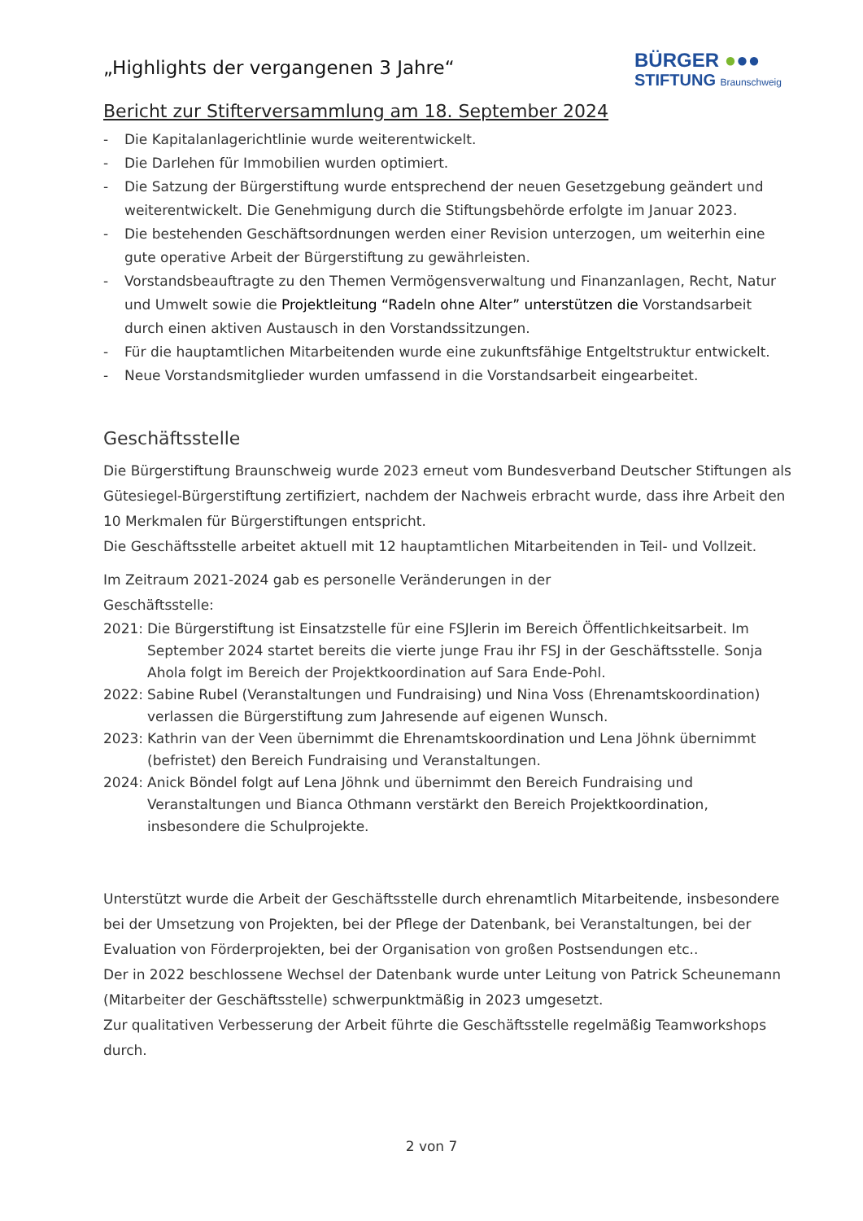BÜRGER ●●●
STIFTUNG Braunschweig
„Highlights der vergangenen 3 Jahre“
Bericht zur Stifterversammlung am 18. September 2024
- Die Kapitalanlagerichtlinie wurde weiterentwickelt.
- Die Darlehen für Immobilien wurden optimiert.
- Die Satzung der Bürgerstiftung wurde entsprechend der neuen Gesetzgebung geändert und weiterentwickelt. Die Genehmigung durch die Stiftungsbehörde erfolgte im Januar 2023.
- Die bestehenden Geschäftsordnungen werden einer Revision unterzogen, um weiterhin eine gute operative Arbeit der Bürgerstiftung zu gewährleisten.
- Vorstandsbeauftragte zu den Themen Vermögensverwaltung und Finanzanlagen, Recht, Natur und Umwelt sowie die Projektleitung “Radeln ohne Alter” unterstützen die Vorstandsarbeit durch einen aktiven Austausch in den Vorstandssitzungen.
- Für die hauptamtlichen Mitarbeitenden wurde eine zukunftsfähige Entgeltstruktur entwickelt.
- Neue Vorstandsmitglieder wurden umfassend in die Vorstandsarbeit eingearbeitet.
Geschäftsstelle
Die Bürgerstiftung Braunschweig wurde 2023 erneut vom Bundesverband Deutscher Stiftungen als Gütesiegel-Bürgerstiftung zertifiziert, nachdem der Nachweis erbracht wurde, dass ihre Arbeit den 10 Merkmalen für Bürgerstiftungen entspricht.
Die Geschäftsstelle arbeitet aktuell mit 12 hauptamtlichen Mitarbeitenden in Teil- und Vollzeit.
Im Zeitraum 2021-2024 gab es personelle Veränderungen in der
Geschäftsstelle:
2021: Die Bürgerstiftung ist Einsatzstelle für eine FSJlerin im Bereich Öffentlichkeitsarbeit. Im September 2024 startet bereits die vierte junge Frau ihr FSJ in der Geschäftsstelle. Sonja Ahola folgt im Bereich der Projektkoordination auf Sara Ende-Pohl.
2022: Sabine Rubel (Veranstaltungen und Fundraising) und Nina Voss (Ehrenamtskoordination) verlassen die Bürgerstiftung zum Jahresende auf eigenen Wunsch.
2023: Kathrin van der Veen übernimmt die Ehrenamtskoordination und Lena Jöhnk übernimmt (befristet) den Bereich Fundraising und Veranstaltungen.
2024: Anick Böndel folgt auf Lena Jöhnk und übernimmt den Bereich Fundraising und Veranstaltungen und Bianca Othmann verstärkt den Bereich Projektkoordination, insbesondere die Schulprojekte.
Unterstützt wurde die Arbeit der Geschäftsstelle durch ehrenamtlich Mitarbeitende, insbesondere bei der Umsetzung von Projekten, bei der Pflege der Datenbank, bei Veranstaltungen, bei der Evaluation von Förderprojekten, bei der Organisation von großen Postsendungen etc..
Der in 2022 beschlossene Wechsel der Datenbank wurde unter Leitung von Patrick Scheunemann (Mitarbeiter der Geschäftsstelle) schwerpunktmäßig in 2023 umgesetzt.
Zur qualitativen Verbesserung der Arbeit führte die Geschäftsstelle regelmäßig Teamworkshops durch.
2 von 7